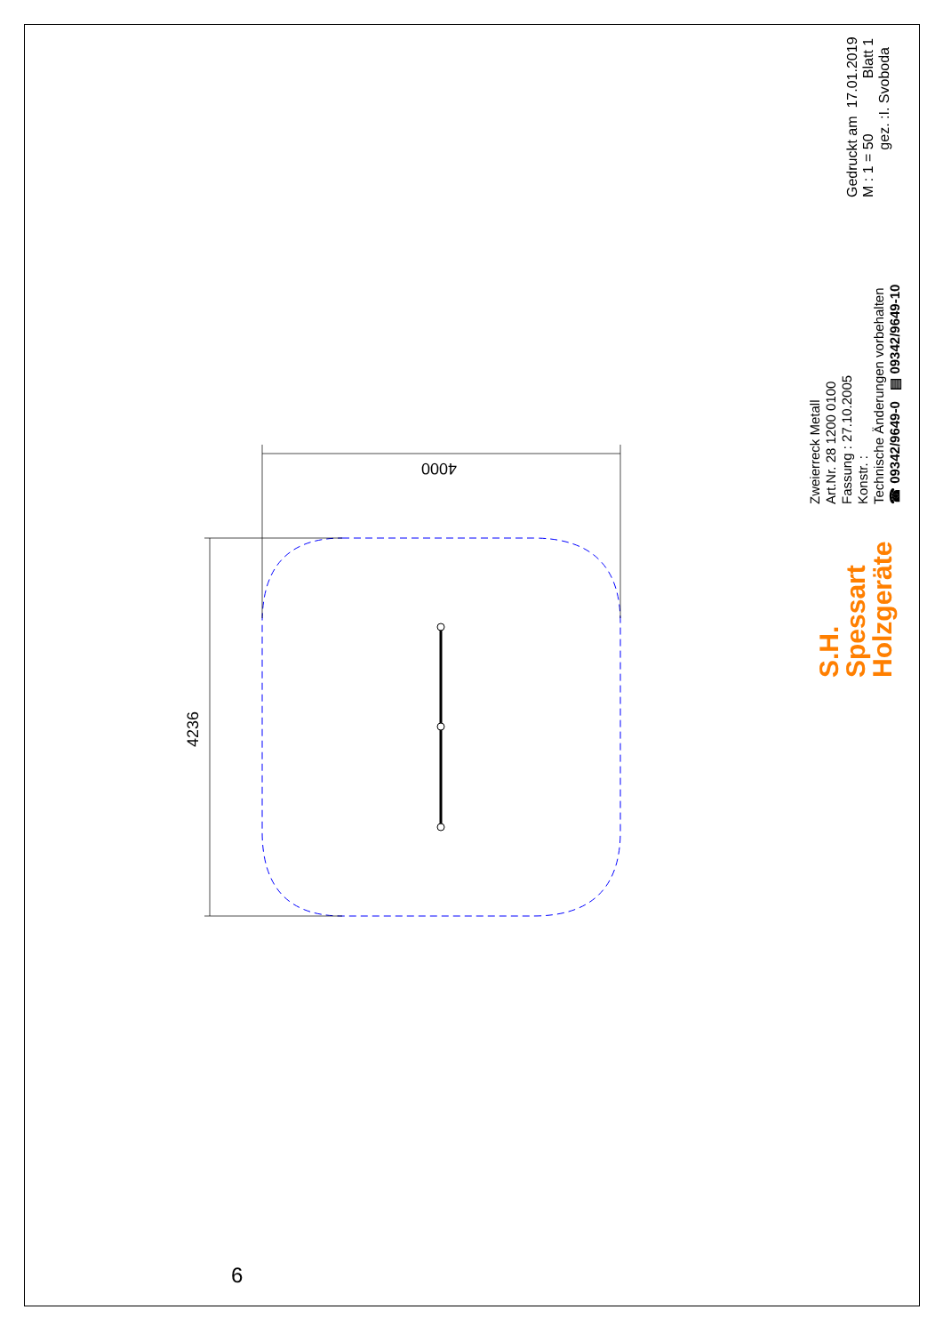4000
4236
Zweierreck Metall
Art.Nr. 28 1200 0100
Fassung : 27.10.2005
Konstr. :
Technische Änderungen vorbehalten
☎ 09342/9649-0 ▤ 09342/9649-10
S.H.
Spessart
Holzgeräte
Gedruckt am 17.01.2019
M : 1 = 50 Blatt 1
gez. :I. Svoboda
6